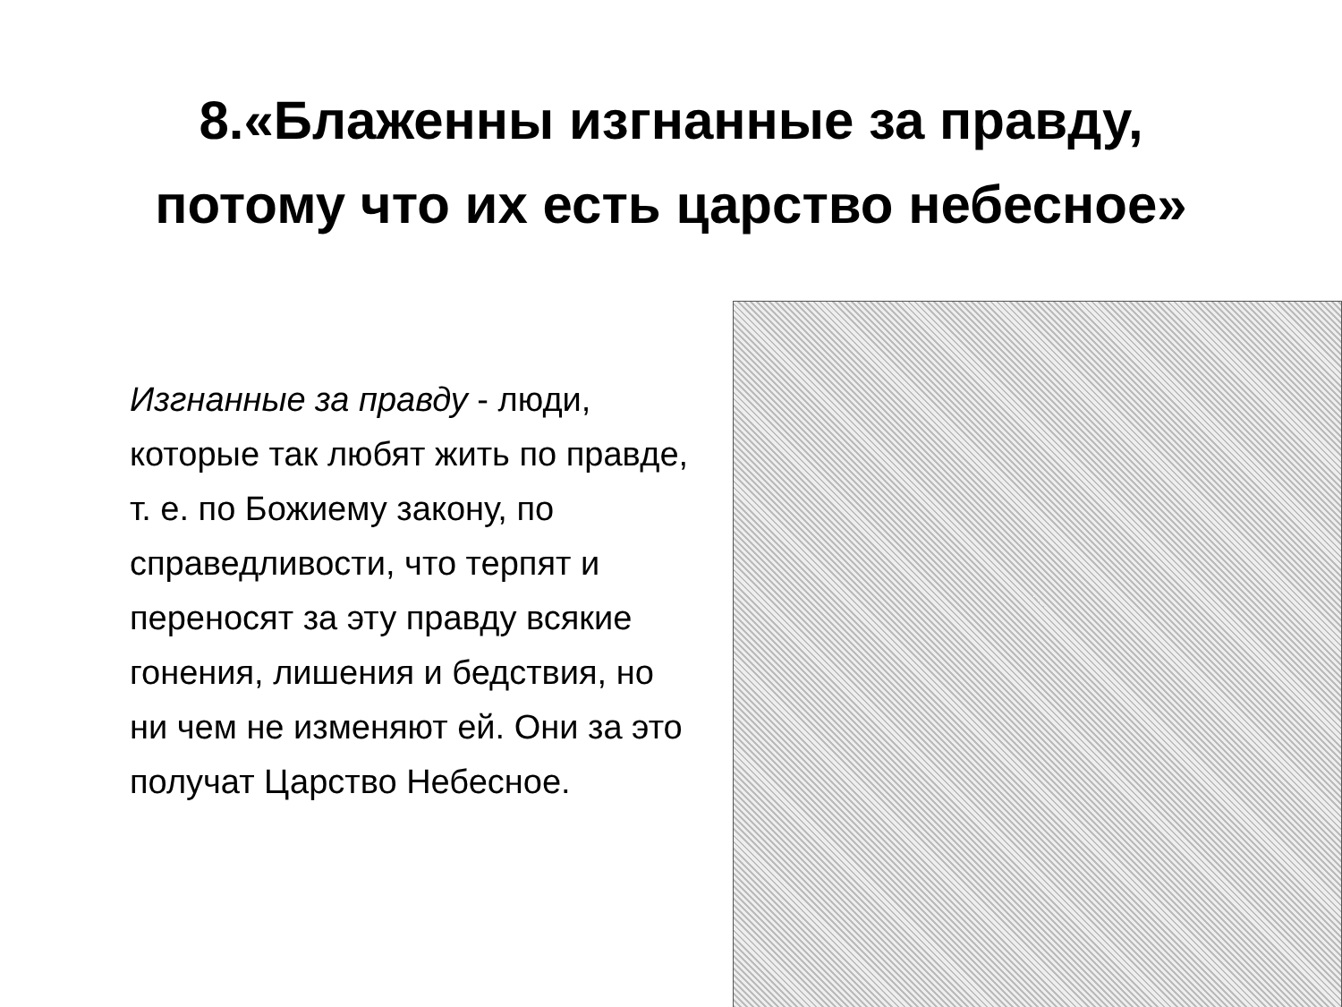8.«Блаженны изгнанные за правду,
потому что их есть царство небесное»
Изгнанные за правду - люди, которые так любят жить по правде, т. е. по Божиему закону, по справедливости, что терпят и переносят за эту правду всякие гонения, лишения и бедствия, но ни чем не изменяют ей. Они за это получат Царство Небесное.